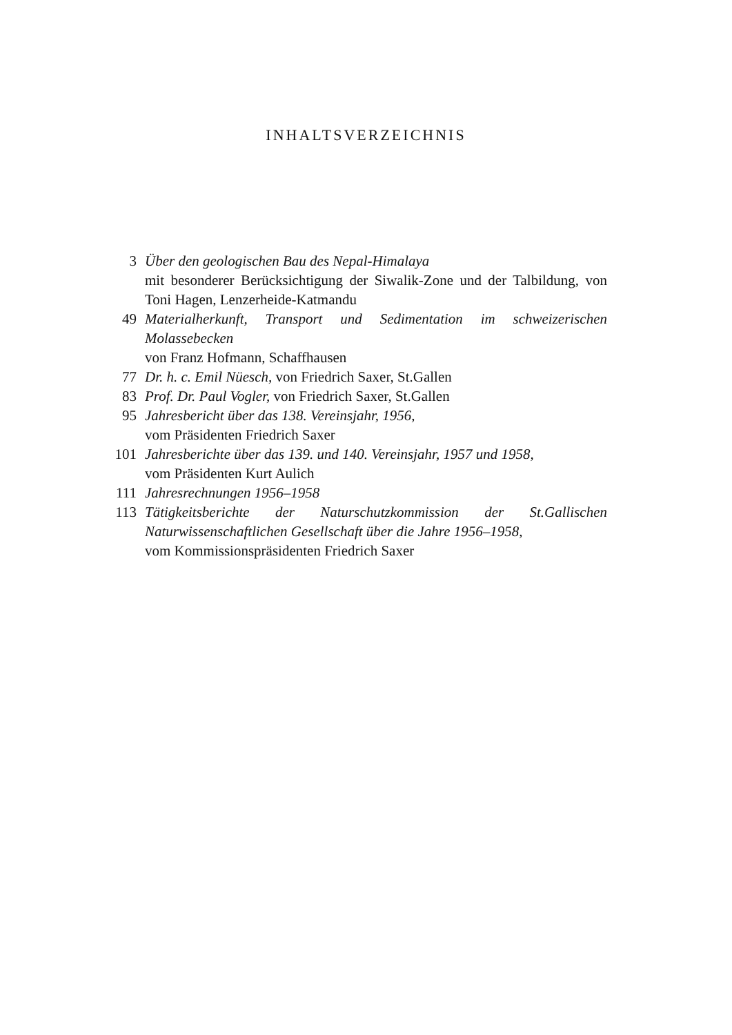INHALTSVERZEICHNIS
3 Über den geologischen Bau des Nepal-Himalaya
mit besonderer Berücksichtigung der Siwalik-Zone und der Talbildung, von Toni Hagen, Lenzerheide-Katmandu
49 Materialherkunft, Transport und Sedimentation im schweizerischen Molassebecken
von Franz Hofmann, Schaffhausen
77 Dr. h. c. Emil Nüesch, von Friedrich Saxer, St.Gallen
83 Prof. Dr. Paul Vogler, von Friedrich Saxer, St.Gallen
95 Jahresbericht über das 138. Vereinsjahr, 1956,
vom Präsidenten Friedrich Saxer
101 Jahresberichte über das 139. und 140. Vereinsjahr, 1957 und 1958,
vom Präsidenten Kurt Aulich
111 Jahresrechnungen 1956–1958
113 Tätigkeitsberichte der Naturschutzkommission der St.Gallischen Naturwissenschaftlichen Gesellschaft über die Jahre 1956–1958,
vom Kommissionspräsidenten Friedrich Saxer